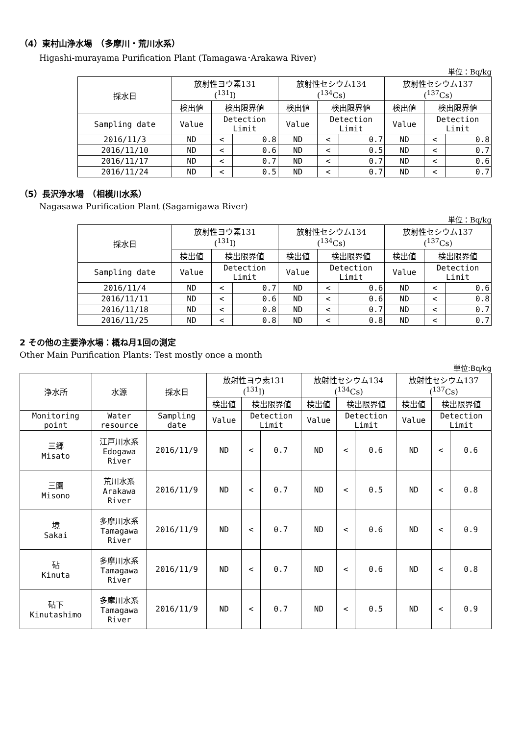（4）東村山浄水場　（多摩川・荒川水系）
Higashi-murayama Purification Plant (Tamagawa･Arakawa River)
単位：Bq/kg
| 採水日 | 放射性ヨウ素131 (<sup>131</sup>I) | | | 放射性セシウム134 (<sup>134</sup>Cs) | | | 放射性セシウム137 (<sup>137</sup>Cs) | | |
| --- | --- | --- | --- | --- | --- | --- | --- | --- | --- |
| | 検出値 | 検出限界値 | | 検出値 | 検出限界値 | | 検出値 | 検出限界値 | |
| Sampling date | Value | Detection Limit | | Value | Detection Limit | | Value | Detection Limit | |
| 2016/11/3 | ND | < | 0.8 | ND | < | 0.7 | ND | < | 0.8 |
| 2016/11/10 | ND | < | 0.6 | ND | < | 0.5 | ND | < | 0.7 |
| 2016/11/17 | ND | < | 0.7 | ND | < | 0.7 | ND | < | 0.6 |
| 2016/11/24 | ND | < | 0.5 | ND | < | 0.7 | ND | < | 0.7 |
（5）長沢浄水場　（相模川水系）
Nagasawa Purification Plant (Sagamigawa River)
単位：Bq/kg
| 採水日 | 放射性ヨウ素131 (<sup>131</sup>I) | | | 放射性セシウム134 (<sup>134</sup>Cs) | | | 放射性セシウム137 (<sup>137</sup>Cs) | | |
| --- | --- | --- | --- | --- | --- | --- | --- | --- | --- |
| | 検出値 | 検出限界値 | | 検出値 | 検出限界値 | | 検出値 | 検出限界値 | |
| Sampling date | Value | Detection Limit | | Value | Detection Limit | | Value | Detection Limit | |
| 2016/11/4 | ND | < | 0.7 | ND | < | 0.6 | ND | < | 0.6 |
| 2016/11/11 | ND | < | 0.6 | ND | < | 0.6 | ND | < | 0.8 |
| 2016/11/18 | ND | < | 0.8 | ND | < | 0.7 | ND | < | 0.7 |
| 2016/11/25 | ND | < | 0.8 | ND | < | 0.8 | ND | < | 0.7 |
2 その他の主要浄水場：概ね月1回の測定
Other Main Purification Plants: Test mostly once a month
単位:Bq/kg
| 浄水所 | 水源 | 採水日 | 放射性ヨウ素131 (<sup>131</sup>I) | | | 放射性セシウム134 (<sup>134</sup>Cs) | | | 放射性セシウム137 (<sup>137</sup>Cs) | | |
| --- | --- | --- | --- | --- | --- | --- | --- | --- | --- | --- | --- |
| | | | 検出値 | 検出限界値 | | 検出値 | 検出限界値 | | 検出値 | 検出限界値 | |
| Monitoring point | Water resource | Sampling date | Value | Detection Limit | | Value | Detection Limit | | Value | Detection Limit | |
| 三郷 Misato | 江戸川水系 Edogawa River | 2016/11/9 | ND | < | 0.7 | ND | < | 0.6 | ND | < | 0.6 |
| 三園 Misono | 荒川水系 Arakawa River | 2016/11/9 | ND | < | 0.7 | ND | < | 0.5 | ND | < | 0.8 |
| 境 Sakai | 多摩川水系 Tamagawa River | 2016/11/9 | ND | < | 0.7 | ND | < | 0.6 | ND | < | 0.9 |
| 砧 Kinuta | 多摩川水系 Tamagawa River | 2016/11/9 | ND | < | 0.7 | ND | < | 0.6 | ND | < | 0.8 |
| 砧下 Kinutashimo | 多摩川水系 Tamagawa River | 2016/11/9 | ND | < | 0.7 | ND | < | 0.5 | ND | < | 0.9 |